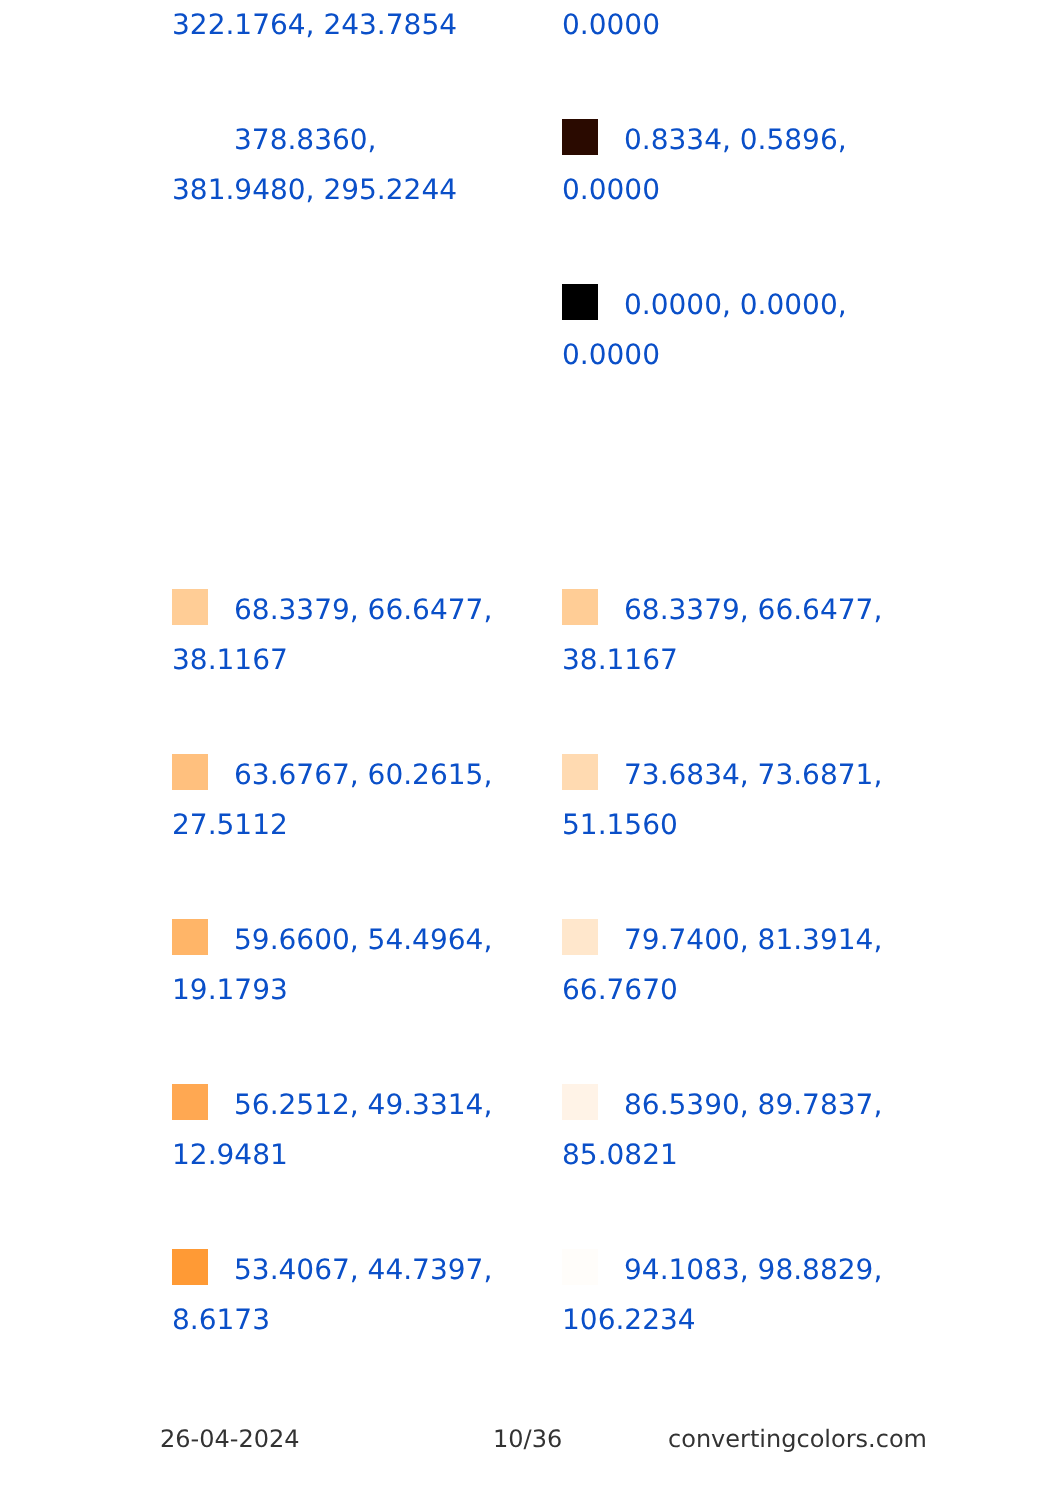| 322.1764, 243.7854 | 0.0000 |
| 378.8360, 381.9480, 295.2244 | 0.8334, 0.5896, 0.0000 |
| | 0.0000, 0.0000, 0.0000 |
| 68.3379, 66.6477, 38.1167 | 68.3379, 66.6477, 38.1167 |
| 63.6767, 60.2615, 27.5112 | 73.6834, 73.6871, 51.1560 |
| 59.6600, 54.4964, 19.1793 | 79.7400, 81.3914, 66.7670 |
| 56.2512, 49.3314, 12.9481 | 86.5390, 89.7837, 85.0821 |
| 53.4067, 44.7397, 8.6173 | 94.1083, 98.8829, 106.2234 |
26-04-2024 10/36 convertingcolors.com